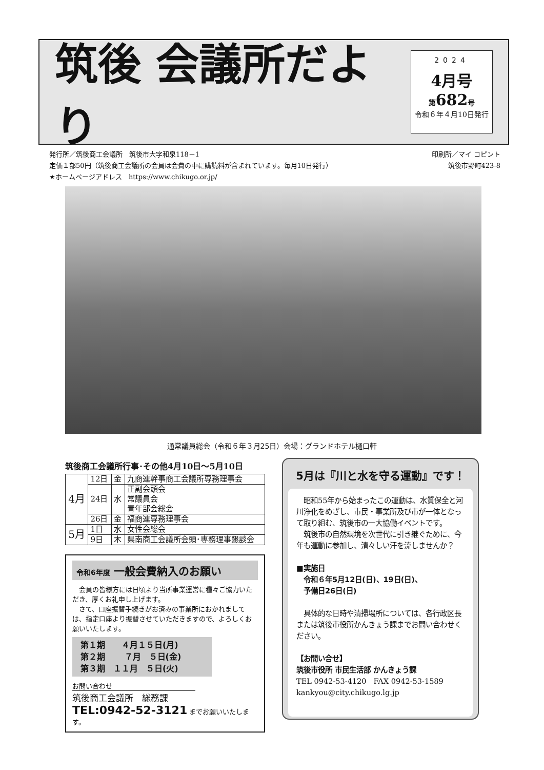筑後 会議所だより
2024
4月号
第682号
令和６年４月10日発行
発行所／筑後商工会議所　筑後市大字和泉118－1
定価１部50円（筑後商工会議所の会員は会費の中に購読料が含まれています。毎月10日発行）
★ホームページアドレス　https://www.chikugo.or.jp/
印刷所／マイ コピント
筑後市野町423-8
通常議員総会（令和６年３月25日）会場：グランドホテル樋口軒
筑後商工会議所行事･その他4月10日～5月10日
| 4月 | 12日 | 金 | 九商連幹事商工会議所専務理事会 |
| | 24日 | 水 | 正副会頭会 常議員会 青年部会総会 |
| | 26日 | 金 | 福商連専務理事会 |
| 5月 | 1日 | 水 | 女性会総会 |
| | 9日 | 木 | 県南商工会議所会頭･専務理事懇談会 |
令和6年度 一般会費納入のお願い
　会員の皆様方には日頃より当所事業運営に種々ご協力いただき、厚くお礼申し上げます。
　さて、口座振替手続きがお済みの事業所におかれましては、指定口座より振替させていただきますので、よろしくお願いいたします。
第１期　　４月１５日(月)
第２期　　 ７月　５日(金)
第３期　１１月　５日(火)
お問い合わせ
筑後商工会議所　総務課
TEL:0942-52-3121 までお願いいたします。
5月は『川と水を守る運動』です！
　昭和55年から始まったこの運動は、水質保全と河川浄化をめざし、市民・事業所及び市が一体となって取り組む、筑後市の一大協働イベントです。
　筑後市の自然環境を次世代に引き継ぐために、今年も運動に参加し、清々しい汗を流しませんか？
■実施日
　令和６年5月12日(日)、19日(日)、
　予備日26日(日)
　具体的な日時や清掃場所については、各行政区長または筑後市役所かんきょう課までお問い合わせください。
【お問い合せ】
筑後市役所 市民生活部 かんきょう課
TEL 0942-53-4120　FAX 0942-53-1589
kankyou@city.chikugo.lg.jp